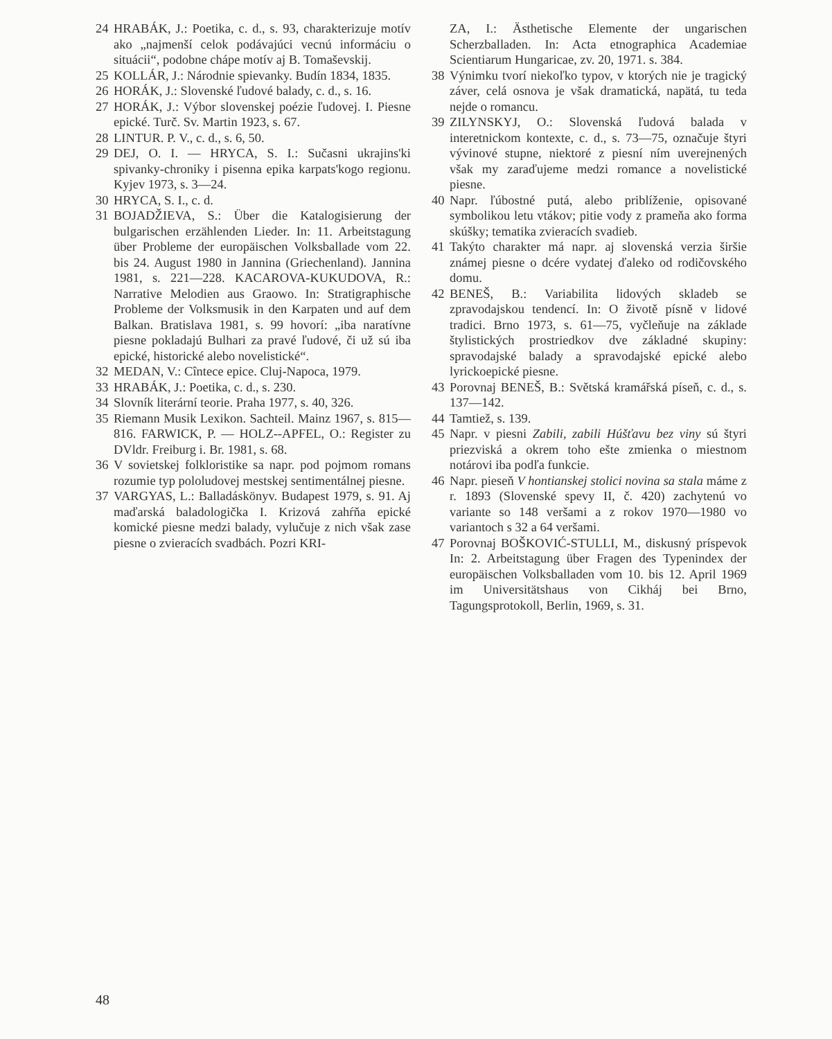24 HRABÁK, J.: Poetika, c. d., s. 93, charakterizuje motív ako „najmenší celok podávajúci vecnú informáciu o situácii“, podobne chápe motív aj B. Tomaševskij.
25 KOLLÁR, J.: Národnie spievanky. Budín 1834, 1835.
26 HORÁK, J.: Slovenské ľudové balady, c. d., s. 16.
27 HORÁK, J.: Výbor slovenskej poézie ľudovej. I. Piesne epické. Turč. Sv. Martin 1923, s. 67.
28 LINTUR. P. V., c. d., s. 6, 50.
29 DEJ, O. I. — HRYCA, S. I.: Sučasni ukrajins'ki spivanky-chroniky i pisenna epika karpats'kogo regionu. Kyjev 1973, s. 3—24.
30 HRYCA, S. I., c. d.
31 BOJADŽIEVA, S.: Über die Katalogisierung der bulgarischen erzählenden Lieder. In: 11. Arbeitstagung über Probleme der europäischen Volksballade vom 22. bis 24. August 1980 in Jannina (Griechenland). Jannina 1981, s. 221—228. KACAROVA-KUKUDOVA, R.: Narrative Melodien aus Graowo. In: Stratigraphische Probleme der Volksmusik in den Karpaten und auf dem Balkan. Bratislava 1981, s. 99 hovorí: „iba naratívne piesne pokladajú Bulhari za pravé ľudové, či už sú iba epické, historické alebo novelistické“.
32 MEDAN, V.: Cîntece epice. Cluj-Napoca, 1979.
33 HRABÁK, J.: Poetika, c. d., s. 230.
34 Slovník literární teorie. Praha 1977, s. 40, 326.
35 Riemann Musik Lexikon. Sachteil. Mainz 1967, s. 815—816. FARWICK, P. — HOLZ--APFEL, O.: Register zu DVldr. Freiburg i. Br. 1981, s. 68.
36 V sovietskej folkloristike sa napr. pod pojmom romans rozumie typ pololudovej mestskej sentimentálnej piesne.
37 VARGYAS, L.: Balladáskönyv. Budapest 1979, s. 91. Aj maďarská baladologička I. Krizová zahŕňa epické komické piesne medzi balady, vylučuje z nich však zase piesne o zvieracích svadbách. Pozri KRI-
ZA, I.: Ästhetische Elemente der ungarischen Scherzballaden. In: Acta etnographica Academiae Scientiarum Hungaricae, zv. 20, 1971. s. 384.
38 Výnimku tvorí niekoľko typov, v ktorých nie je tragický záver, celá osnova je však dramatická, napätá, tu teda nejde o romancu.
39 ZILYNSKYJ, O.: Slovenská ľudová balada v interetnickom kontexte, c. d., s. 73—75, označuje štyri vývinové stupne, niektoré z piesní ním uverejnených však my zaraďujeme medzi romance a novelistické piesne.
40 Napr. ľúbostné putá, alebo priblíženie, opisované symbolikou letu vtákov; pitie vody z prameňa ako forma skúšky; tematika zvieracích svadieb.
41 Takýto charakter má napr. aj slovenská verzia širšie známej piesne o dcére vydatej ďaleko od rodičovského domu.
42 BENEŠ, B.: Variabilita lidových skladeb se zpravodajskou tendencí. In: O životě písně v lidové tradici. Brno 1973, s. 61—75, vyčleňuje na základe štylistických prostriedkov dve základné skupiny: spravodajské balady a spravodajské epické alebo lyrickoepické piesne.
43 Porovnaj BENEŠ, B.: Světská kramářská píseň, c. d., s. 137—142.
44 Tamtiež, s. 139.
45 Napr. v piesni Zabili, zabili Húšťavu bez viny sú štyri priezviská a okrem toho ešte zmienka o miestnom notárovi iba podľa funkcie.
46 Napr. pieseň V hontianskej stolici novina sa stala máme z r. 1893 (Slovenské spevy II, č. 420) zachytenú vo variante so 148 veršami a z rokov 1970—1980 vo variantoch s 32 a 64 veršami.
47 Porovnaj BOŠKOVIĆ-STULLI, M., diskusný príspevok In: 2. Arbeitstagung über Fragen des Typenindex der europäischen Volksballaden vom 10. bis 12. April 1969 im Universitätshaus von Cikháj bei Brno, Tagungsprotokoll, Berlin, 1969, s. 31.
48